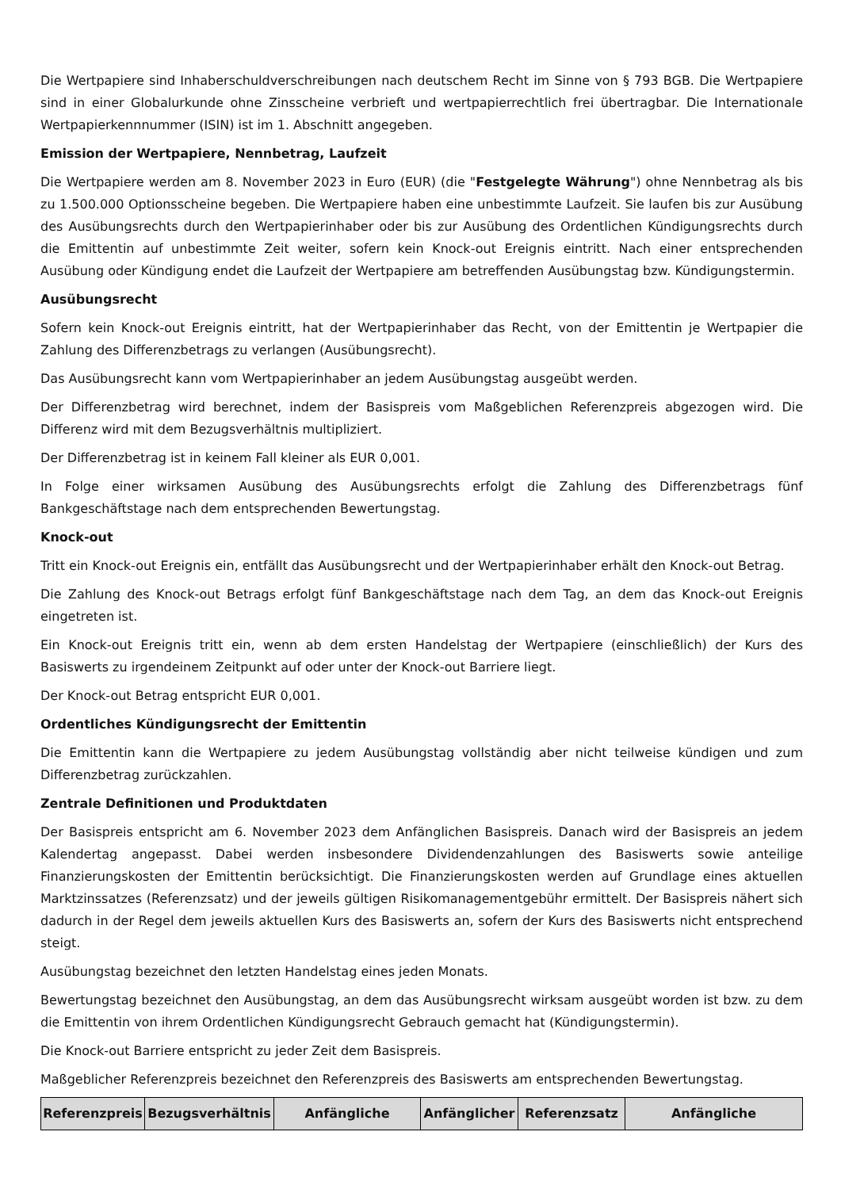Die Wertpapiere sind Inhaberschuldverschreibungen nach deutschem Recht im Sinne von § 793 BGB. Die Wertpapiere sind in einer Globalurkunde ohne Zinsscheine verbrieft und wertpapierrechtlich frei übertragbar. Die Internationale Wertpapierkennnummer (ISIN) ist im 1. Abschnitt angegeben.
Emission der Wertpapiere, Nennbetrag, Laufzeit
Die Wertpapiere werden am 8. November 2023 in Euro (EUR) (die "Festgelegte Währung") ohne Nennbetrag als bis zu 1.500.000 Optionsscheine begeben. Die Wertpapiere haben eine unbestimmte Laufzeit. Sie laufen bis zur Ausübung des Ausübungsrechts durch den Wertpapierinhaber oder bis zur Ausübung des Ordentlichen Kündigungsrechts durch die Emittentin auf unbestimmte Zeit weiter, sofern kein Knock-out Ereignis eintritt. Nach einer entsprechenden Ausübung oder Kündigung endet die Laufzeit der Wertpapiere am betreffenden Ausübungstag bzw. Kündigungstermin.
Ausübungsrecht
Sofern kein Knock-out Ereignis eintritt, hat der Wertpapierinhaber das Recht, von der Emittentin je Wertpapier die Zahlung des Differenzbetrags zu verlangen (Ausübungsrecht).
Das Ausübungsrecht kann vom Wertpapierinhaber an jedem Ausübungstag ausgeübt werden.
Der Differenzbetrag wird berechnet, indem der Basispreis vom Maßgeblichen Referenzpreis abgezogen wird. Die Differenz wird mit dem Bezugsverhältnis multipliziert.
Der Differenzbetrag ist in keinem Fall kleiner als EUR 0,001.
In Folge einer wirksamen Ausübung des Ausübungsrechts erfolgt die Zahlung des Differenzbetrags fünf Bankgeschäftstage nach dem entsprechenden Bewertungstag.
Knock-out
Tritt ein Knock-out Ereignis ein, entfällt das Ausübungsrecht und der Wertpapierinhaber erhält den Knock-out Betrag.
Die Zahlung des Knock-out Betrags erfolgt fünf Bankgeschäftstage nach dem Tag, an dem das Knock-out Ereignis eingetreten ist.
Ein Knock-out Ereignis tritt ein, wenn ab dem ersten Handelstag der Wertpapiere (einschließlich) der Kurs des Basiswerts zu irgendeinem Zeitpunkt auf oder unter der Knock-out Barriere liegt.
Der Knock-out Betrag entspricht EUR 0,001.
Ordentliches Kündigungsrecht der Emittentin
Die Emittentin kann die Wertpapiere zu jedem Ausübungstag vollständig aber nicht teilweise kündigen und zum Differenzbetrag zurückzahlen.
Zentrale Definitionen und Produktdaten
Der Basispreis entspricht am 6. November 2023 dem Anfänglichen Basispreis. Danach wird der Basispreis an jedem Kalendertag angepasst. Dabei werden insbesondere Dividendenzahlungen des Basiswerts sowie anteilige Finanzierungskosten der Emittentin berücksichtigt. Die Finanzierungskosten werden auf Grundlage eines aktuellen Marktzinssatzes (Referenzsatz) und der jeweils gültigen Risikomanagementgebühr ermittelt. Der Basispreis nähert sich dadurch in der Regel dem jeweils aktuellen Kurs des Basiswerts an, sofern der Kurs des Basiswerts nicht entsprechend steigt.
Ausübungstag bezeichnet den letzten Handelstag eines jeden Monats.
Bewertungstag bezeichnet den Ausübungstag, an dem das Ausübungsrecht wirksam ausgeübt worden ist bzw. zu dem die Emittentin von ihrem Ordentlichen Kündigungsrecht Gebrauch gemacht hat (Kündigungstermin).
Die Knock-out Barriere entspricht zu jeder Zeit dem Basispreis.
Maßgeblicher Referenzpreis bezeichnet den Referenzpreis des Basiswerts am entsprechenden Bewertungstag.
| Referenzpreis | Bezugsverhältnis | Anfängliche | Anfänglicher | Referenzsatz | Anfängliche |
| --- | --- | --- | --- | --- | --- |